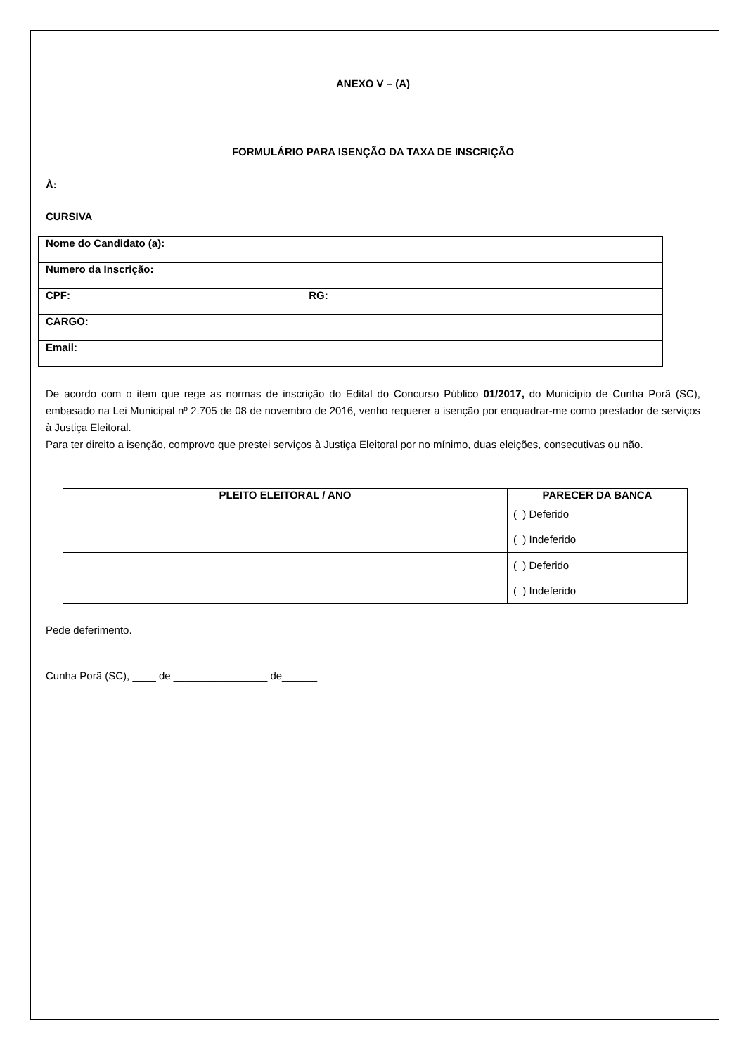ANEXO V – (A)
FORMULÁRIO PARA ISENÇÃO DA TAXA DE INSCRIÇÃO
À:
CURSIVA
| Nome do Candidato (a): |
| Numero da Inscrição: |
| CPF: RG: |
| CARGO: |
| Email: |
De acordo com o item que rege as normas de inscrição do Edital do Concurso Público 01/2017, do Município de Cunha Porã (SC), embasado na Lei Municipal nº 2.705 de 08 de novembro de 2016, venho requerer a isenção por enquadrar-me como prestador de serviços à Justiça Eleitoral.
Para ter direito a isenção, comprovo que prestei serviços à Justiça Eleitoral por no mínimo, duas eleições, consecutivas ou não.
| PLEITO ELEITORAL / ANO | PARECER DA BANCA |
| --- | --- |
| | ( ) Deferido ( ) Indeferido |
| | ( ) Deferido ( ) Indeferido |
Pede deferimento.
Cunha Porã (SC), ____ de ________________ de______